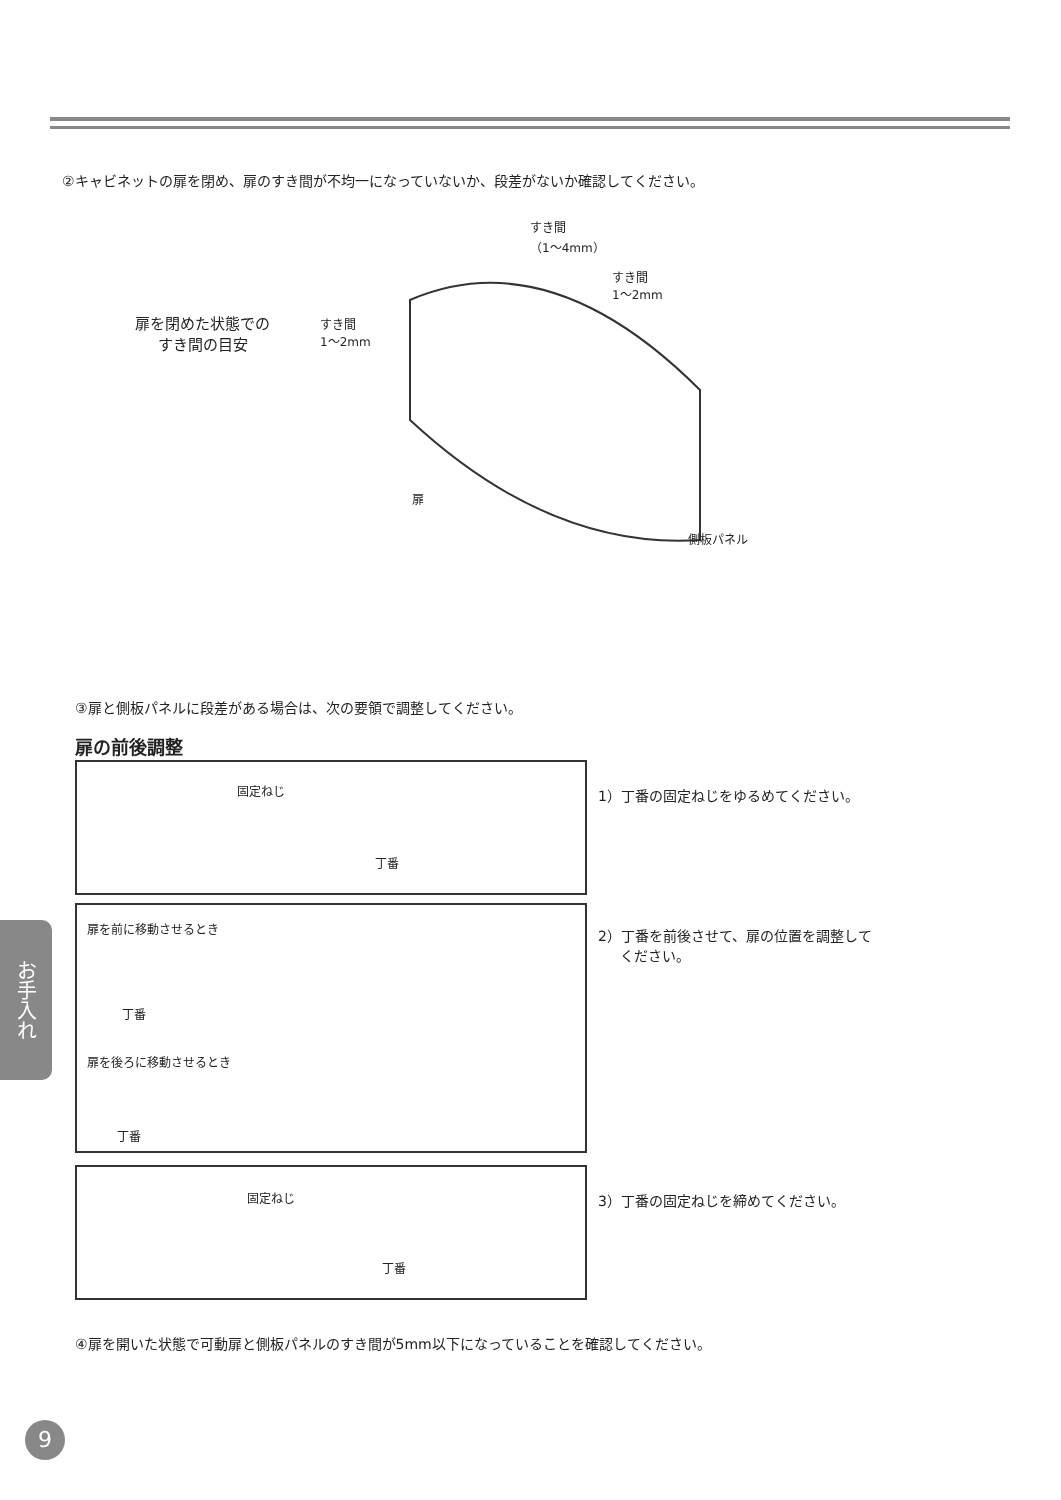②キャビネットの扉を閉め、扉のすき間が不均一になっていないか、段差がないか確認してください。
扉を閉めた状態での
すき間の目安
すき間
1～2mm
すき間
（1～4mm）
すき間
1～2mm
扉
側板パネル
③扉と側板パネルに段差がある場合は、次の要領で調整してください。
扉の前後調整
固定ねじ
丁番
1）丁番の固定ねじをゆるめてください。
扉を前に移動させるとき
丁番
扉を後ろに移動させるとき
丁番
2）丁番を前後させて、扉の位置を調整して
ください。
固定ねじ
丁番
3）丁番の固定ねじを締めてください。
④扉を開いた状態で可動扉と側板パネルのすき間が5mm以下になっていることを確認してください。
お手入れ
9